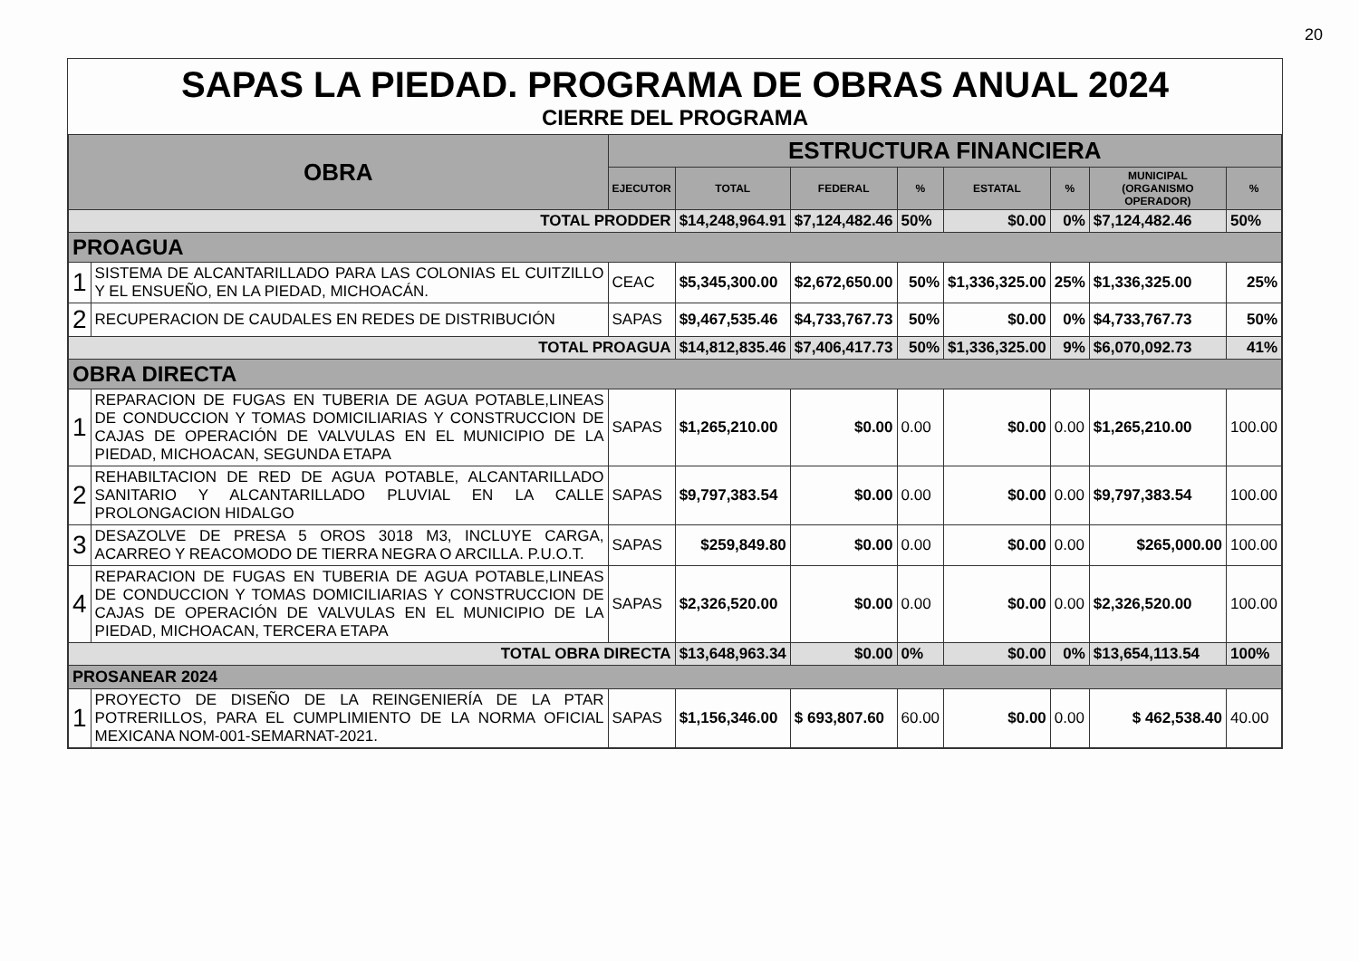20
SAPAS LA PIEDAD. PROGRAMA DE OBRAS ANUAL 2024
CIERRE DEL PROGRAMA
| OBRA | | ESTRUCTURA FINANCIERA | | | | | | | |
| --- | --- | --- | --- | --- | --- | --- | --- | --- | --- |
| | | EJECUTOR | TOTAL | FEDERAL | % | ESTATAL | % | MUNICIPAL (ORGANISMO OPERADOR) | % |
| TOTAL PRODDER | | | $14,248,964.91 | $7,124,482.46 | 50% | $0.00 | 0% | $7,124,482.46 | 50% |
| PROAGUA | | | | | | | | | |
| 1 | SISTEMA DE ALCANTARILLADO PARA LAS COLONIAS EL CUITZILLO Y EL ENSUEÑO, EN LA PIEDAD, MICHOACÁN. | CEAC | $5,345,300.00 | $2,672,650.00 | 50% | $1,336,325.00 | 25% | $1,336,325.00 | 25% |
| 2 | RECUPERACION DE CAUDALES EN REDES DE DISTRIBUCIÓN | SAPAS | $9,467,535.46 | $4,733,767.73 | 50% | $0.00 | 0% | $4,733,767.73 | 50% |
| TOTAL PROAGUA | | | $14,812,835.46 | $7,406,417.73 | 50% | $1,336,325.00 | 9% | $6,070,092.73 | 41% |
| OBRA DIRECTA | | | | | | | | | |
| 1 | REPARACION DE FUGAS EN TUBERIA DE AGUA POTABLE,LINEAS DE CONDUCCION Y TOMAS DOMICILIARIAS Y CONSTRUCCION DE CAJAS DE OPERACIÓN DE VALVULAS EN EL MUNICIPIO DE LA PIEDAD, MICHOACAN, SEGUNDA ETAPA | SAPAS | $1,265,210.00 | $0.00 | 0.00 | $0.00 | 0.00 | $1,265,210.00 | 100.00 |
| 2 | REHABILTACION DE RED DE AGUA POTABLE, ALCANTARILLADO SANITARIO Y ALCANTARILLADO PLUVIAL EN LA CALLE PROLONGACION HIDALGO | SAPAS | $9,797,383.54 | $0.00 | 0.00 | $0.00 | 0.00 | $9,797,383.54 | 100.00 |
| 3 | DESAZOLVE DE PRESA 5 OROS 3018 M3, INCLUYE CARGA, ACARREO Y REACOMODO DE TIERRA NEGRA O ARCILLA. P.U.O.T. | SAPAS | $259,849.80 | $0.00 | 0.00 | $0.00 | 0.00 | $265,000.00 | 100.00 |
| 4 | REPARACION DE FUGAS EN TUBERIA DE AGUA POTABLE,LINEAS DE CONDUCCION Y TOMAS DOMICILIARIAS Y CONSTRUCCION DE CAJAS DE OPERACIÓN DE VALVULAS EN EL MUNICIPIO DE LA PIEDAD, MICHOACAN, TERCERA ETAPA | SAPAS | $2,326,520.00 | $0.00 | 0.00 | $0.00 | 0.00 | $2,326,520.00 | 100.00 |
| TOTAL OBRA DIRECTA | | | $13,648,963.34 | $0.00 | 0% | $0.00 | 0% | $13,654,113.54 | 100% |
| PROSANEAR 2024 | | | | | | | | | |
| 1 | PROYECTO DE DISEÑO DE LA REINGENIERÍA DE LA PTAR POTRERILLOS, PARA EL CUMPLIMIENTO DE LA NORMA OFICIAL MEXICANA NOM-001-SEMARNAT-2021. | SAPAS | $1,156,346.00 | $ 693,807.60 | 60.00 | $0.00 | 0.00 | $ 462,538.40 | 40.00 |